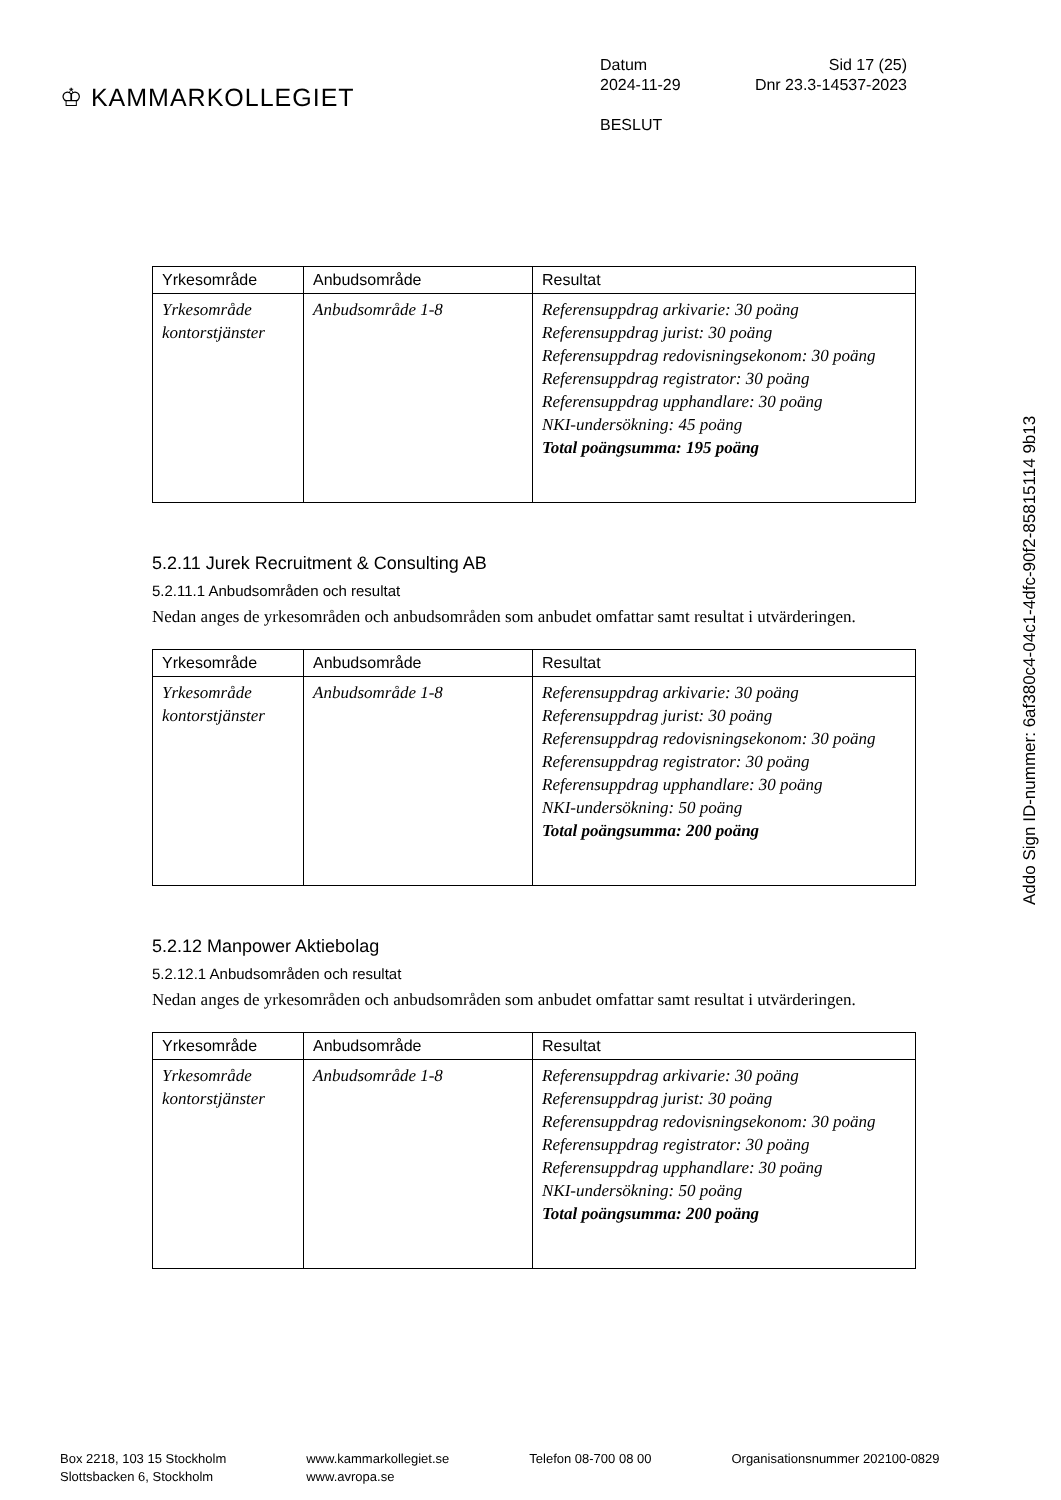♔ KAMMARKOLLEGIET
Datum Sid 17 (25)
2024-11-29 Dnr 23.3-14537-2023
BESLUT
| Yrkesområde | Anbudsområde | Resultat |
| --- | --- | --- |
| Yrkesområde kontorstjänster | Anbudsområde 1-8 | Referensuppdrag arkivarie: 30 poäng Referensuppdrag jurist: 30 poäng Referensuppdrag redovisningsekonom: 30 poäng Referensuppdrag registrator: 30 poäng Referensuppdrag upphandlare: 30 poäng NKI-undersökning: 45 poäng Total poängsumma: 195 poäng |
5.2.11 Jurek Recruitment & Consulting AB
5.2.11.1 Anbudsområden och resultat
Nedan anges de yrkesområden och anbudsområden som anbudet omfattar samt resultat i utvärderingen.
| Yrkesområde | Anbudsområde | Resultat |
| --- | --- | --- |
| Yrkesområde kontorstjänster | Anbudsområde 1-8 | Referensuppdrag arkivarie: 30 poäng Referensuppdrag jurist: 30 poäng Referensuppdrag redovisningsekonom: 30 poäng Referensuppdrag registrator: 30 poäng Referensuppdrag upphandlare: 30 poäng NKI-undersökning: 50 poäng Total poängsumma: 200 poäng |
5.2.12 Manpower Aktiebolag
5.2.12.1 Anbudsområden och resultat
Nedan anges de yrkesområden och anbudsområden som anbudet omfattar samt resultat i utvärderingen.
| Yrkesområde | Anbudsområde | Resultat |
| --- | --- | --- |
| Yrkesområde kontorstjänster | Anbudsområde 1-8 | Referensuppdrag arkivarie: 30 poäng Referensuppdrag jurist: 30 poäng Referensuppdrag redovisningsekonom: 30 poäng Referensuppdrag registrator: 30 poäng Referensuppdrag upphandlare: 30 poäng NKI-undersökning: 50 poäng Total poängsumma: 200 poäng |
Addo Sign ID-nummer: 6af380c4-04c1-4dfc-90f2-85815114 9b13
Box 2218, 103 15 Stockholm
Slottsbacken 6, Stockholm
www.kammarkollegiet.se
www.avropa.se
Telefon 08-700 08 00 Organisationsnummer 202100-0829